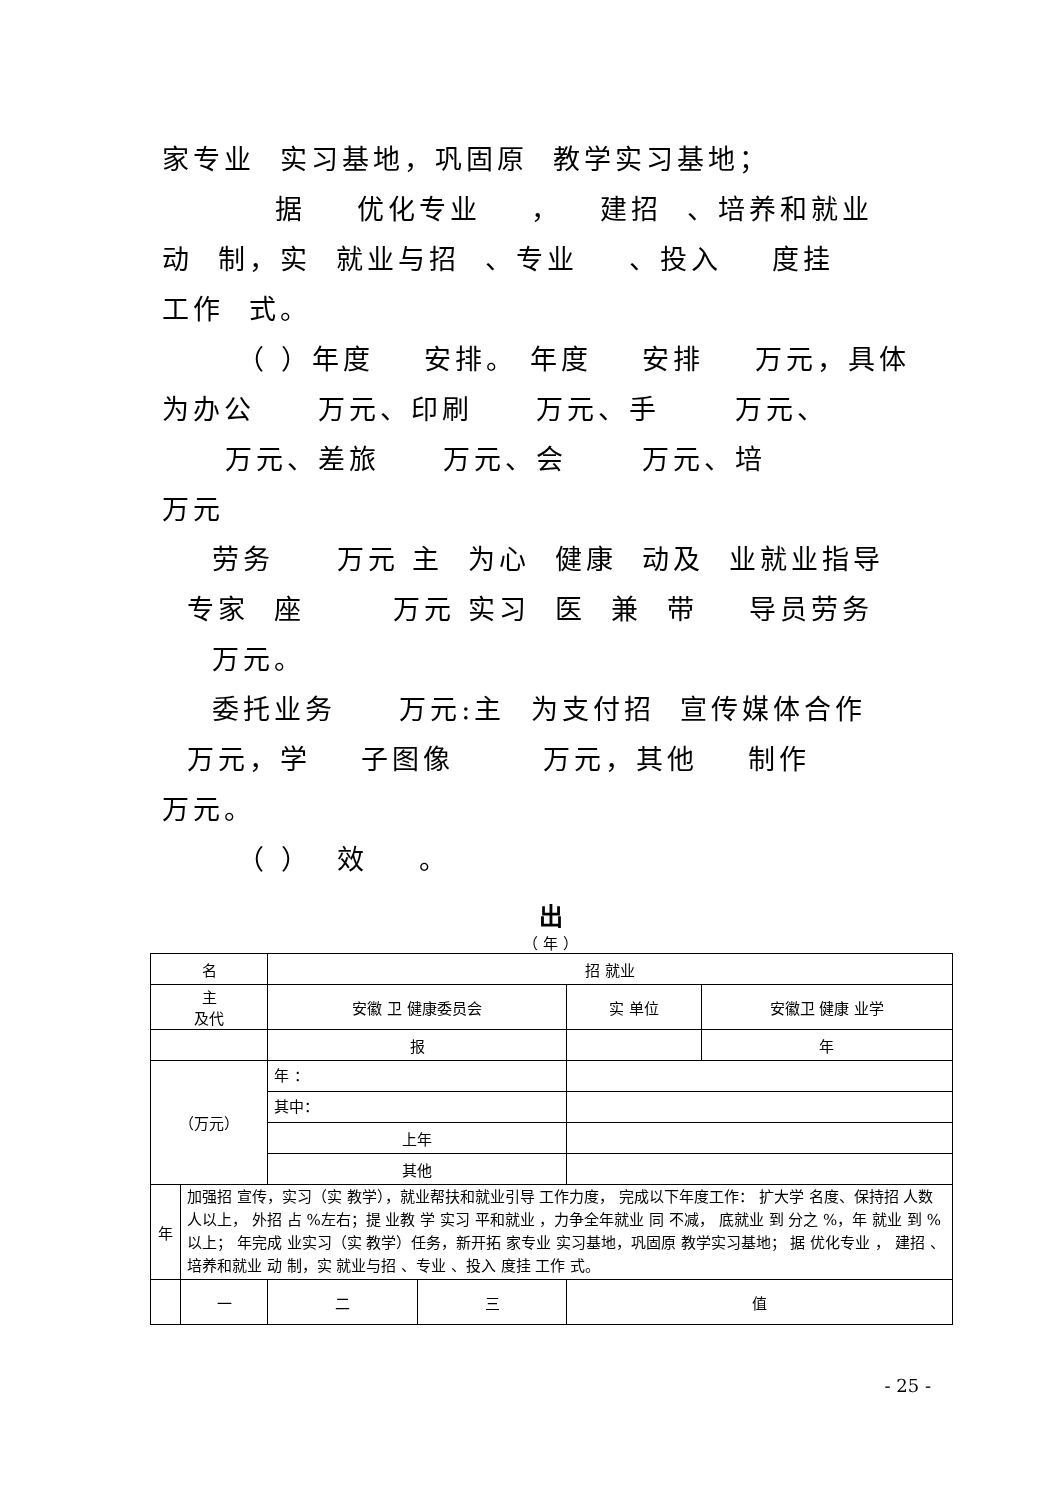家专业 实习基地，巩固原 教学实习基地；
据 优化专业 ， 建招 、培养和就业
动 制，实 就业与招 、专业 、投入 度挂
工作 式。
（ ）年度 安排。 年度 安排 万元，具体
为办公 万元、印刷 万元、手 万元、
万元、差旅 万元、会 万元、培
万元
劳务 万元 主 为心 健康 动及 业就业指导
专家 座 万元 实习 医 兼 带 导员劳务
万元。
委托业务 万元:主 为支付招 宣传媒体合作
万元，学 子图像 万元，其他 制作
万元。
（ ） 效 。
出
（ 年 ）
| 名 | | 招 就业 | | | |
| 主 及代 | | 安徽 卫 健康委员会 | | 实 单位 | 安徽卫 健康 业学 |
| | | 报 | | | 年 |
| （万元） | | 年 ： | | | |
| | | 其中： | | | |
| | | 上年 | | | |
| | | 其他 | | | |
| 年 | 加强招 宣传，实习（实 教学），就业帮扶和就业引导 工作力度， 完成以下年度工作： 扩大学 名度、保持招 人数 人以上， 外招 占 %左右；提 业教 学 实习 平和就业 ，力争全年就业 同 不减， 底就业 到 分之 %，年 就业 到 %以上； 年完成 业实习（实 教学）任务，新开拓 家专业 实习基地，巩固原 教学实习基地； 据 优化专业 ， 建招 、培养和就业 动 制，实 就业与招 、专业 、投入 度挂 工作 式。 | | | | |
| | 一 | 二 | 三 | 值 | |
- 25 -